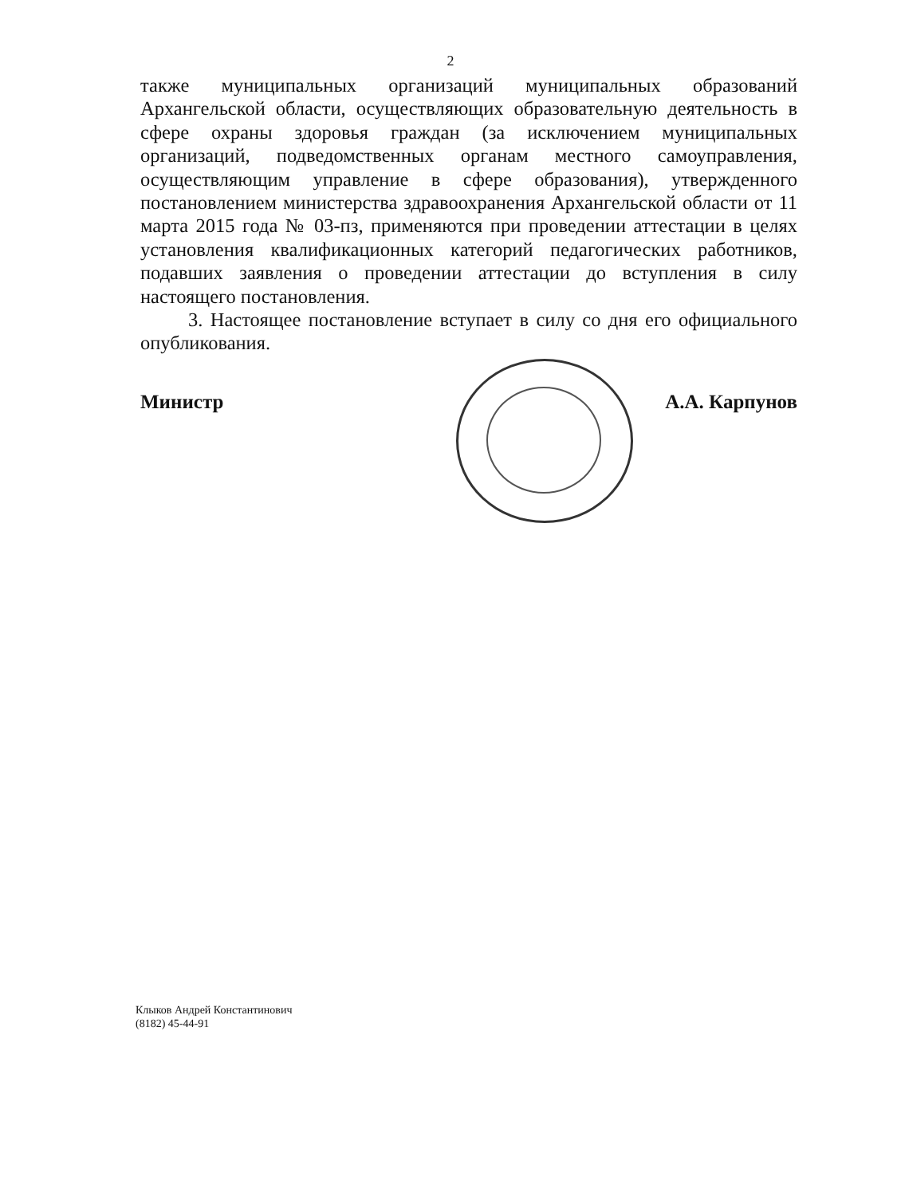2
также муниципальных организаций муниципальных образований Архангельской области, осуществляющих образовательную деятельность в сфере охраны здоровья граждан (за исключением муниципальных организаций, подведомственных органам местного самоуправления, осуществляющим управление в сфере образования), утвержденного постановлением министерства здравоохранения Архангельской области от 11 марта 2015 года № 03-пз, применяются при проведении аттестации в целях установления квалификационных категорий педагогических работников, подавших заявления о проведении аттестации до вступления в силу настоящего постановления.
3. Настоящее постановление вступает в силу со дня его официального опубликования.
Министр А.А. Карпунов
Клыков Андрей Константинович
(8182) 45-44-91